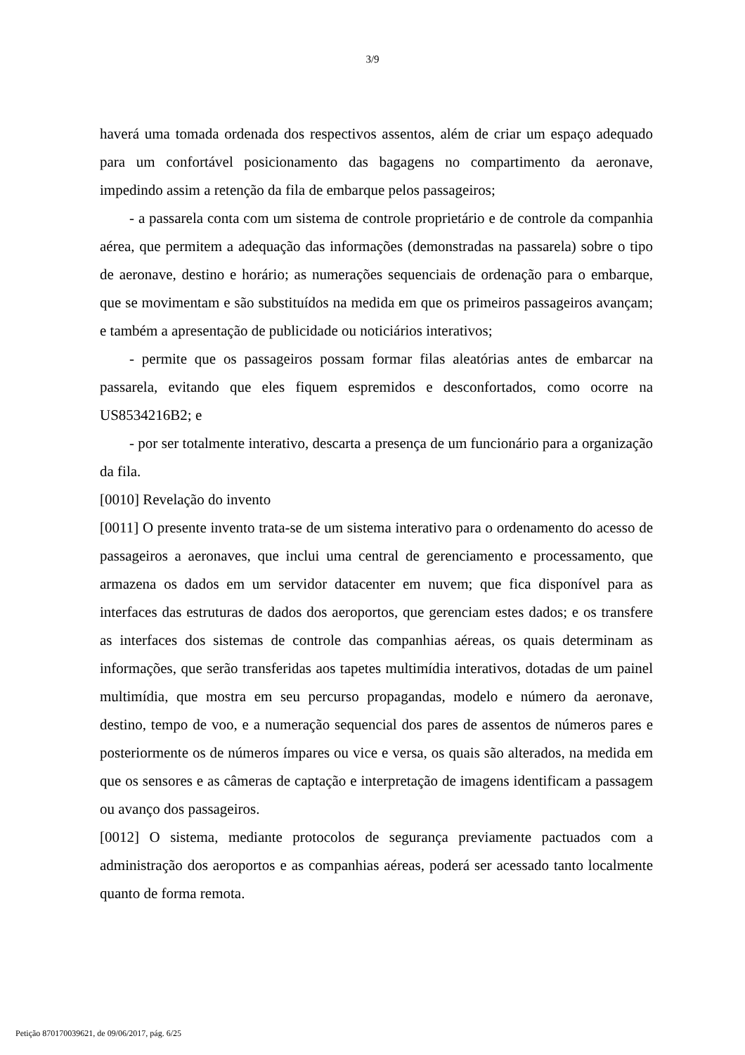3/9
haverá uma tomada ordenada dos respectivos assentos, além de criar um espaço adequado para um confortável posicionamento das bagagens no compartimento da aeronave, impedindo assim a retenção da fila de embarque pelos passageiros;
- a passarela conta com um sistema de controle proprietário e de controle da companhia aérea, que permitem a adequação das informações (demonstradas na passarela) sobre o tipo de aeronave, destino e horário; as numerações sequenciais de ordenação para o embarque, que se movimentam e são substituídos na medida em que os primeiros passageiros avançam; e também a apresentação de publicidade ou noticiários interativos;
- permite que os passageiros possam formar filas aleatórias antes de embarcar na passarela, evitando que eles fiquem espremidos e desconfortados, como ocorre na US8534216B2; e
- por ser totalmente interativo, descarta a presença de um funcionário para a organização da fila.
[0010] Revelação do invento
[0011] O presente invento trata-se de um sistema interativo para o ordenamento do acesso de passageiros a aeronaves, que inclui uma central de gerenciamento e processamento, que armazena os dados em um servidor datacenter em nuvem; que fica disponível para as interfaces das estruturas de dados dos aeroportos, que gerenciam estes dados; e os transfere as interfaces dos sistemas de controle das companhias aéreas, os quais determinam as informações, que serão transferidas aos tapetes multimídia interativos, dotadas de um painel multimídia, que mostra em seu percurso propagandas, modelo e número da aeronave, destino, tempo de voo, e a numeração sequencial dos pares de assentos de números pares e posteriormente os de números ímpares ou vice e versa, os quais são alterados, na medida em que os sensores e as câmeras de captação e interpretação de imagens identificam a passagem ou avanço dos passageiros.
[0012] O sistema, mediante protocolos de segurança previamente pactuados com a administração dos aeroportos e as companhias aéreas, poderá ser acessado tanto localmente quanto de forma remota.
Petição 870170039621, de 09/06/2017, pág. 6/25